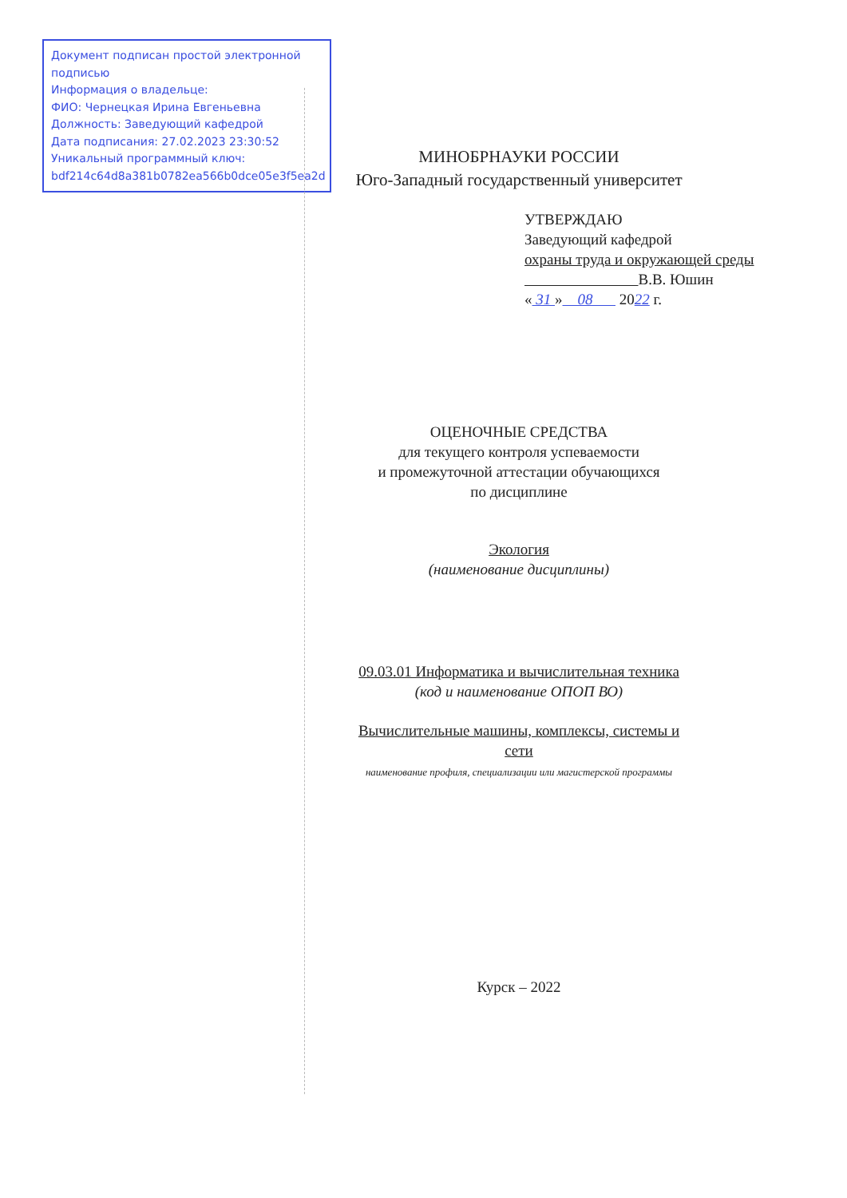Документ подписан простой электронной подписью
Информация о владельце:
ФИО: Чернецкая Ирина Евгеньевна
Должность: Заведующий кафедрой
Дата подписания: 27.02.2023 23:30:52
Уникальный программный ключ:
bdf214c64d8a381b0782ea566b0dce05e3f5ea2d
МИНОБРНАУКИ РОССИИ
Юго-Западный государственный университет
УТВЕРЖДАЮ
Заведующий кафедрой
охраны труда и окружающей среды
В.В. Юшин
« 31 » 08 2022 г.
ОЦЕНОЧНЫЕ СРЕДСТВА
для текущего контроля успеваемости
и промежуточной аттестации обучающихся
по дисциплине
Экология
(наименование дисциплины)
09.03.01 Информатика и вычислительная техника
(код и наименование ОПОП ВО)
Вычислительные машины, комплексы, системы и сети
наименование профиля, специализации или магистерской программы
Курск – 2022